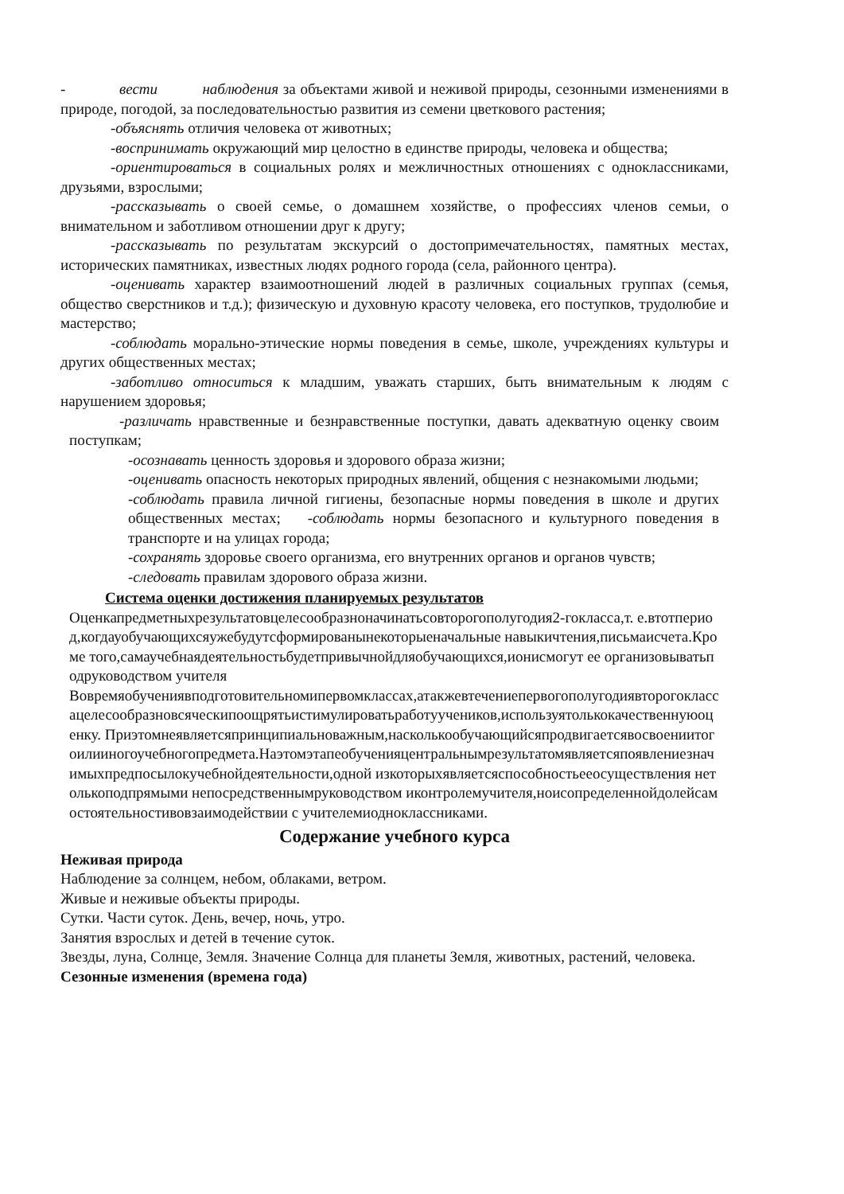- вести наблюдения за объектами живой и неживой природы, сезонными изменениями в природе, погодой, за последовательностью развития из семени цветкового растения;
-объяснять отличия человека от животных;
-воспринимать окружающий мир целостно в единстве природы, человека и общества;
-ориентироваться в социальных ролях и межличностных отношениях с одноклассниками, друзьями, взрослыми;
-рассказывать о своей семье, о домашнем хозяйстве, о профессиях членов семьи, о внимательном и заботливом отношении друг к другу;
-рассказывать по результатам экскурсий о достопримечательностях, памятных местах, исторических памятниках, известных людях родного города (села, районного центра).
-оценивать характер взаимоотношений людей в различных социальных группах (семья, общество сверстников и т.д.); физическую и духовную красоту человека, его поступков, трудолюбие и мастерство;
-соблюдать морально-этические нормы поведения в семье, школе, учреждениях культуры и других общественных местах;
-заботливо относиться к младшим, уважать старших, быть внимательным к людям с нарушением здоровья;
-различать нравственные и безнравственные поступки, давать адекватную оценку своим поступкам;
-осознавать ценность здоровья и здорового образа жизни;
-оценивать опасность некоторых природных явлений, общения с незнакомыми людьми;
-соблюдать правила личной гигиены, безопасные нормы поведения в школе и других общественных местах; -соблюдать нормы безопасного и культурного поведения в транспорте и на улицах города;
-сохранять здоровье своего организма, его внутренних органов и органов чувств;
-следовать правилам здорового образа жизни.
Система оценки достижения планируемых результатов
Оценкапредметныхрезультатовцелесообразноначинатьсовторогополугодия2-гокласса,т. е.втотпериод,когдауобучающихсяужебудутсформированынекоторыеначальные навыкичтения,письмаисчета.Кроме того,самаучебнаядеятельностьбудетпривычнойдляобучающихся,ионисмогут ее организовыватьподруководством учителя
Вовремяобучениявподготовительномипервомклассах,атакжевтечениепервогополугодиявторогоклассацелесообразновсяческипоощрятьистимулироватьработуучеников,используятолькокачественнуюоценку. Приэтомнеявляетсяпринципиальноважным,насколькообучающийсяпродвигаетсявосвоениитогоилииногоучебногопредмета.Наэтомэтапеобученияцентральнымрезультатомявляетсяпоявлениезначимыхпредпосылокучебнойдеятельности,одной изкоторыхявляетсяспособностьееосуществления нетолькоподпрямыми непосредственнымруководством иконтролемучителя,ноисопределеннойдолейсамостоятельностивовзаимодействии с учителемиодноклассниками.
Содержание учебного курса
Неживая природа
Наблюдение за солнцем, небом, облаками, ветром.
Живые и неживые объекты природы.
Сутки. Части суток. День, вечер, ночь, утро.
Занятия взрослых и детей в течение суток.
Звезды, луна, Солнце, Земля. Значение Солнца для планеты Земля, животных, растений, человека.
Сезонные изменения (времена года)